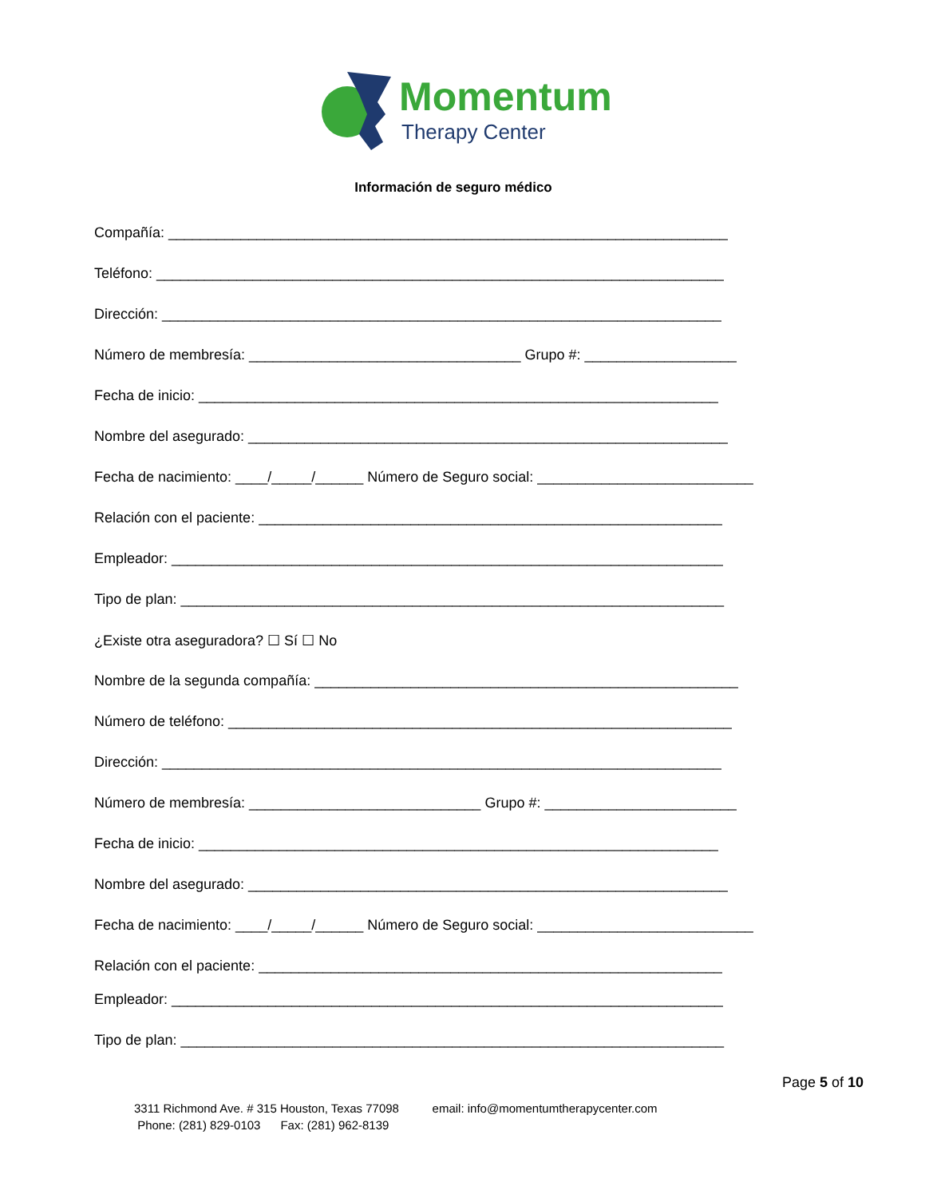Momentum
Therapy Center
Información de seguro médico
Compañía: ______________________________________________________________________
Teléfono: _______________________________________________________________________
Dirección: ______________________________________________________________________
Número de membresía: __________________________________ Grupo #: ___________________
Fecha de inicio: _________________________________________________________________
Nombre del asegurado: ____________________________________________________________
Fecha de nacimiento: ____/_____/______ Número de Seguro social: ___________________________
Relación con el paciente: __________________________________________________________
Empleador: _____________________________________________________________________
Tipo de plan: ____________________________________________________________________
¿Existe otra aseguradora? ☐ Sí ☐ No
Nombre de la segunda compañía: _____________________________________________________
Número de teléfono: _______________________________________________________________
Dirección: ______________________________________________________________________
Número de membresía: _____________________________ Grupo #: ________________________
Fecha de inicio: _________________________________________________________________
Nombre del asegurado: ____________________________________________________________
Fecha de nacimiento: ____/_____/______ Número de Seguro social: ___________________________
Relación con el paciente: __________________________________________________________
Empleador: _____________________________________________________________________
Tipo de plan: ____________________________________________________________________
Page 5 of 10
3311 Richmond Ave. # 315 Houston, Texas 77098 email: info@momentumtherapycenter.com
Phone: (281) 829-0103 Fax: (281) 962-8139